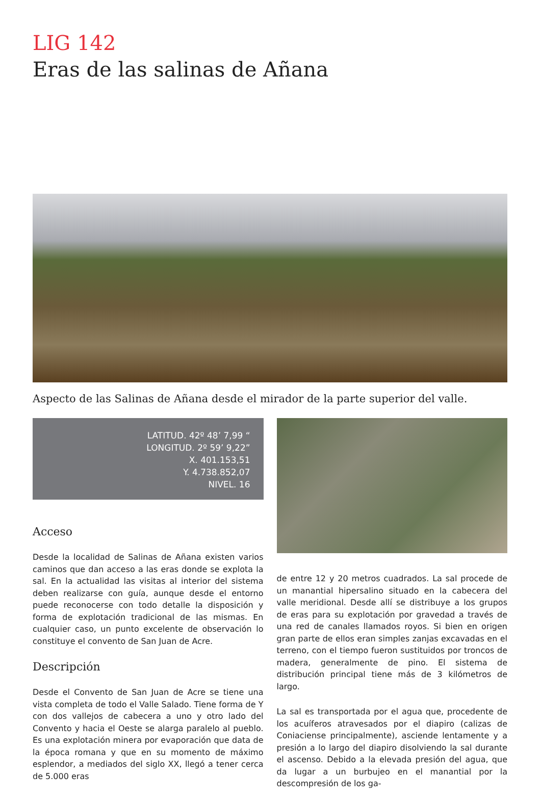LIG 142
Eras de las salinas de Añana
Aspecto de las Salinas de Añana desde el mirador de la parte superior del valle.
LATITUD. 42º 48’ 7,99 “
LONGITUD. 2º 59’ 9,22”
X. 401.153,51
Y. 4.738.852,07
NIVEL. 16
Acceso
Desde la localidad de Salinas de Añana existen varios caminos que dan acceso a las eras donde se explota la sal. En la actualidad las visitas al interior del sistema deben realizarse con guía, aunque desde el entorno puede reconocerse con todo detalle la disposición y forma de explotación tradicional de las mismas. En cualquier caso, un punto excelente de observación lo constituye el convento de San Juan de Acre.
Descripción
Desde el Convento de San Juan de Acre se tiene una vista completa de todo el Valle Salado. Tiene forma de Y con dos vallejos de cabecera a uno y otro lado del Convento y hacia el Oeste se alarga paralelo al pueblo. Es una explotación minera por evaporación que data de la época romana y que en su momento de máximo esplendor, a mediados del siglo XX, llegó a tener cerca de 5.000 eras
de entre 12 y 20 metros cuadrados. La sal procede de un manantial hipersalino situado en la cabecera del valle meridional. Desde allí se distribuye a los grupos de eras para su explotación por gravedad a través de una red de canales llamados royos. Si bien en origen gran parte de ellos eran simples zanjas excavadas en el terreno, con el tiempo fueron sustituidos por troncos de madera, generalmente de pino. El sistema de distribución principal tiene más de 3 kilómetros de largo.
La sal es transportada por el agua que, procedente de los acuíferos atravesados por el diapiro (calizas de Coniaciense principalmente), asciende lentamente y a presión a lo largo del diapiro disolviendo la sal durante el ascenso. Debido a la elevada presión del agua, que da lugar a un burbujeo en el manantial por la descompresión de los ga-